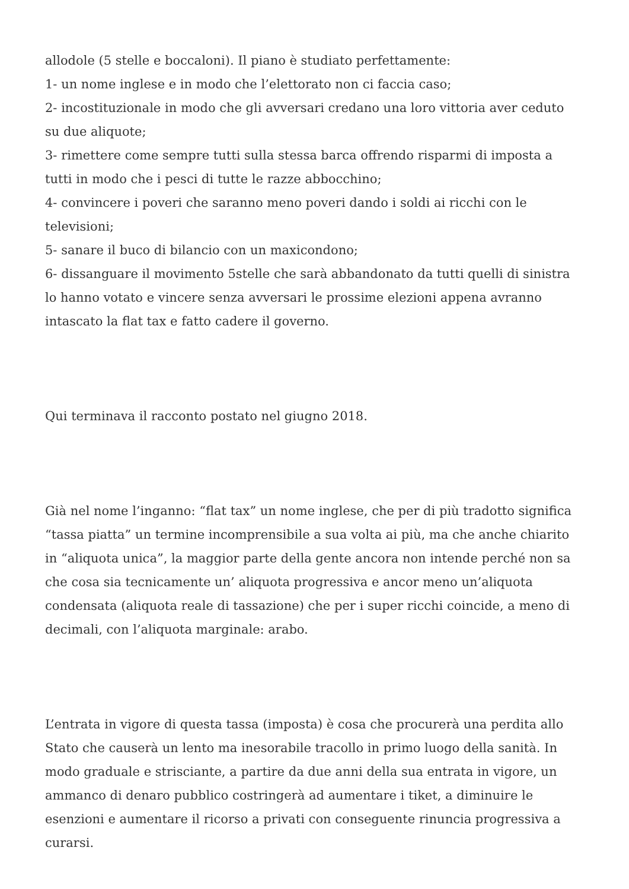allodole (5 stelle e boccaloni). Il piano è studiato perfettamente:
1- un nome inglese e in modo che l’elettorato non ci faccia caso;
2- incostituzionale in modo che gli avversari credano una loro vittoria aver ceduto su due aliquote;
3- rimettere come sempre tutti sulla stessa barca offrendo risparmi di imposta a tutti in modo che i pesci di tutte le razze abbocchino;
4- convincere i poveri che saranno meno poveri dando i soldi ai ricchi con le televisioni;
5- sanare il buco di bilancio con un maxicondono;
6- dissanguare il movimento 5stelle che sarà abbandonato da tutti quelli di sinistra lo hanno votato e vincere senza avversari le prossime elezioni appena avranno intascato la flat tax e fatto cadere il governo.
Qui terminava il racconto postato nel giugno 2018.
Già nel nome l’inganno: “flat tax” un nome inglese, che per di più tradotto significa “tassa piatta” un termine incomprensibile a sua volta ai più, ma che anche chiarito in “aliquota unica”, la maggior parte della gente ancora non intende perché non sa che cosa sia tecnicamente un’ aliquota progressiva e ancor meno un’aliquota condensata (aliquota reale di tassazione) che per i super ricchi coincide, a meno di decimali, con l’aliquota marginale: arabo.
L’entrata in vigore di questa tassa (imposta) è cosa che procurerà una perdita allo Stato che causerà un lento ma inesorabile tracollo in primo luogo della sanità. In modo graduale e strisciante, a partire da due anni della sua entrata in vigore, un ammanco di denaro pubblico costringerà ad aumentare i tiket, a diminuire le esenzioni e aumentare il ricorso a privati con conseguente rinuncia progressiva a curarsi.